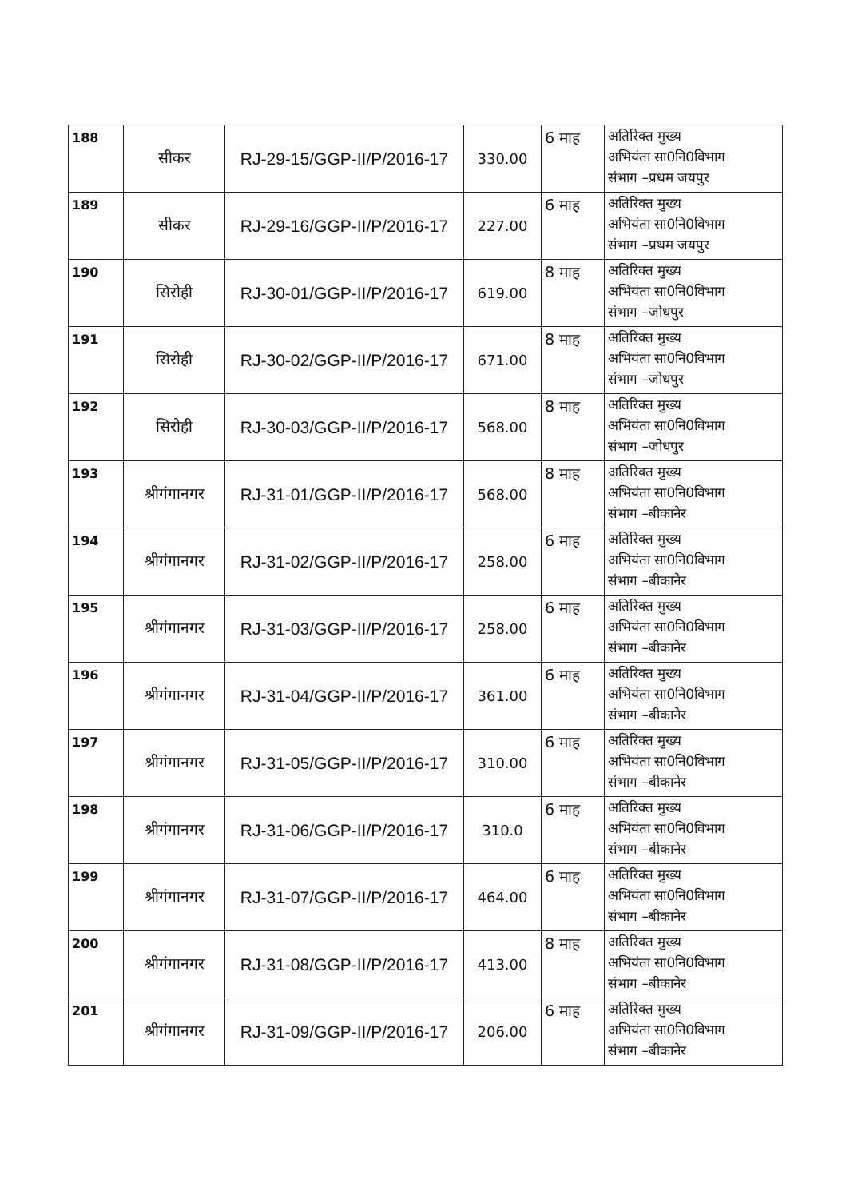| 188 | सीकर | RJ-29-15/GGP-II/P/2016-17 | 330.00 | 6 माह | अतिरिक्त मुख्य अभियंता सा0नि0विभाग संभाग –प्रथम जयपुर |
| 189 | सीकर | RJ-29-16/GGP-II/P/2016-17 | 227.00 | 6 माह | अतिरिक्त मुख्य अभियंता सा0नि0विभाग संभाग –प्रथम जयपुर |
| 190 | सिरोही | RJ-30-01/GGP-II/P/2016-17 | 619.00 | 8 माह | अतिरिक्त मुख्य अभियंता सा0नि0विभाग संभाग –जोधपुर |
| 191 | सिरोही | RJ-30-02/GGP-II/P/2016-17 | 671.00 | 8 माह | अतिरिक्त मुख्य अभियंता सा0नि0विभाग संभाग –जोधपुर |
| 192 | सिरोही | RJ-30-03/GGP-II/P/2016-17 | 568.00 | 8 माह | अतिरिक्त मुख्य अभियंता सा0नि0विभाग संभाग –जोधपुर |
| 193 | श्रीगंगानगर | RJ-31-01/GGP-II/P/2016-17 | 568.00 | 8 माह | अतिरिक्त मुख्य अभियंता सा0नि0विभाग संभाग –बीकानेर |
| 194 | श्रीगंगानगर | RJ-31-02/GGP-II/P/2016-17 | 258.00 | 6 माह | अतिरिक्त मुख्य अभियंता सा0नि0विभाग संभाग –बीकानेर |
| 195 | श्रीगंगानगर | RJ-31-03/GGP-II/P/2016-17 | 258.00 | 6 माह | अतिरिक्त मुख्य अभियंता सा0नि0विभाग संभाग –बीकानेर |
| 196 | श्रीगंगानगर | RJ-31-04/GGP-II/P/2016-17 | 361.00 | 6 माह | अतिरिक्त मुख्य अभियंता सा0नि0विभाग संभाग –बीकानेर |
| 197 | श्रीगंगानगर | RJ-31-05/GGP-II/P/2016-17 | 310.00 | 6 माह | अतिरिक्त मुख्य अभियंता सा0नि0विभाग संभाग –बीकानेर |
| 198 | श्रीगंगानगर | RJ-31-06/GGP-II/P/2016-17 | 310.0 | 6 माह | अतिरिक्त मुख्य अभियंता सा0नि0विभाग संभाग –बीकानेर |
| 199 | श्रीगंगानगर | RJ-31-07/GGP-II/P/2016-17 | 464.00 | 6 माह | अतिरिक्त मुख्य अभियंता सा0नि0विभाग संभाग –बीकानेर |
| 200 | श्रीगंगानगर | RJ-31-08/GGP-II/P/2016-17 | 413.00 | 8 माह | अतिरिक्त मुख्य अभियंता सा0नि0विभाग संभाग –बीकानेर |
| 201 | श्रीगंगानगर | RJ-31-09/GGP-II/P/2016-17 | 206.00 | 6 माह | अतिरिक्त मुख्य अभियंता सा0नि0विभाग संभाग –बीकानेर |